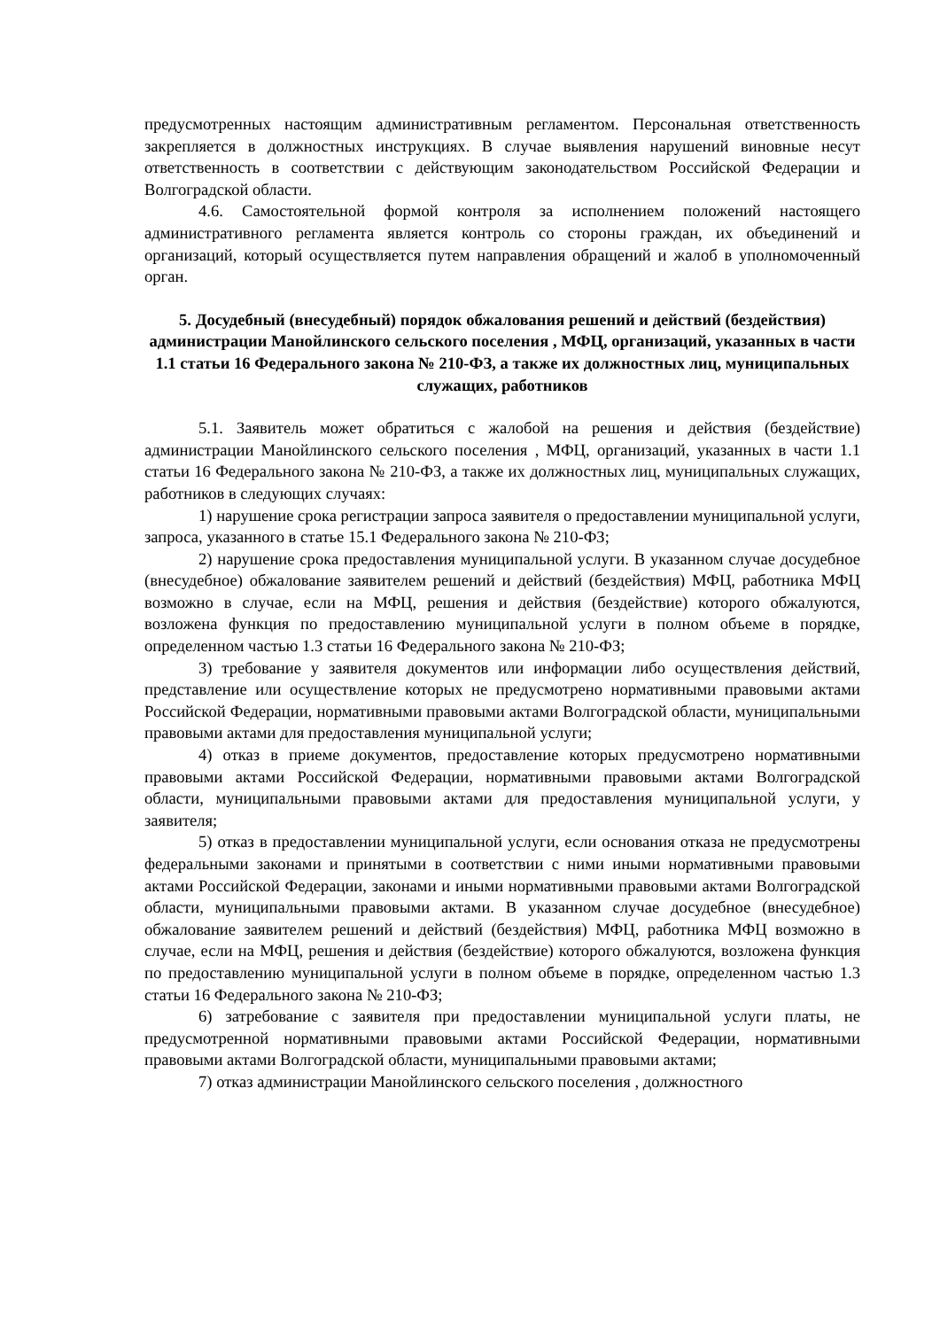предусмотренных настоящим административным регламентом. Персональная ответственность закрепляется в должностных инструкциях. В случае выявления нарушений виновные несут ответственность в соответствии с действующим законодательством Российской Федерации и Волгоградской области.
4.6. Самостоятельной формой контроля за исполнением положений настоящего административного регламента является контроль со стороны граждан, их объединений и организаций, который осуществляется путем направления обращений и жалоб в уполномоченный орган.
5. Досудебный (внесудебный) порядок обжалования решений и действий (бездействия) администрации Манойлинского сельского поселения , МФЦ, организаций, указанных в части 1.1 статьи 16 Федерального закона № 210-ФЗ, а также их должностных лиц, муниципальных служащих, работников
5.1. Заявитель может обратиться с жалобой на решения и действия (бездействие) администрации Манойлинского сельского поселения , МФЦ, организаций, указанных в части 1.1 статьи 16 Федерального закона № 210-ФЗ, а также их должностных лиц, муниципальных служащих, работников в следующих случаях:
1) нарушение срока регистрации запроса заявителя о предоставлении муниципальной услуги, запроса, указанного в статье 15.1 Федерального закона № 210-ФЗ;
2) нарушение срока предоставления муниципальной услуги. В указанном случае досудебное (внесудебное) обжалование заявителем решений и действий (бездействия) МФЦ, работника МФЦ возможно в случае, если на МФЦ, решения и действия (бездействие) которого обжалуются, возложена функция по предоставлению муниципальной услуги в полном объеме в порядке, определенном частью 1.3 статьи 16 Федерального закона № 210-ФЗ;
3) требование у заявителя документов или информации либо осуществления действий, представление или осуществление которых не предусмотрено нормативными правовыми актами Российской Федерации, нормативными правовыми актами Волгоградской области, муниципальными правовыми актами для предоставления муниципальной услуги;
4) отказ в приеме документов, предоставление которых предусмотрено нормативными правовыми актами Российской Федерации, нормативными правовыми актами Волгоградской области, муниципальными правовыми актами для предоставления муниципальной услуги, у заявителя;
5) отказ в предоставлении муниципальной услуги, если основания отказа не предусмотрены федеральными законами и принятыми в соответствии с ними иными нормативными правовыми актами Российской Федерации, законами и иными нормативными правовыми актами Волгоградской области, муниципальными правовыми актами. В указанном случае досудебное (внесудебное) обжалование заявителем решений и действий (бездействия) МФЦ, работника МФЦ возможно в случае, если на МФЦ, решения и действия (бездействие) которого обжалуются, возложена функция по предоставлению муниципальной услуги в полном объеме в порядке, определенном частью 1.3 статьи 16 Федерального закона № 210-ФЗ;
6) затребование с заявителя при предоставлении муниципальной услуги платы, не предусмотренной нормативными правовыми актами Российской Федерации, нормативными правовыми актами Волгоградской области, муниципальными правовыми актами;
7) отказ администрации Манойлинского сельского поселения , должностного